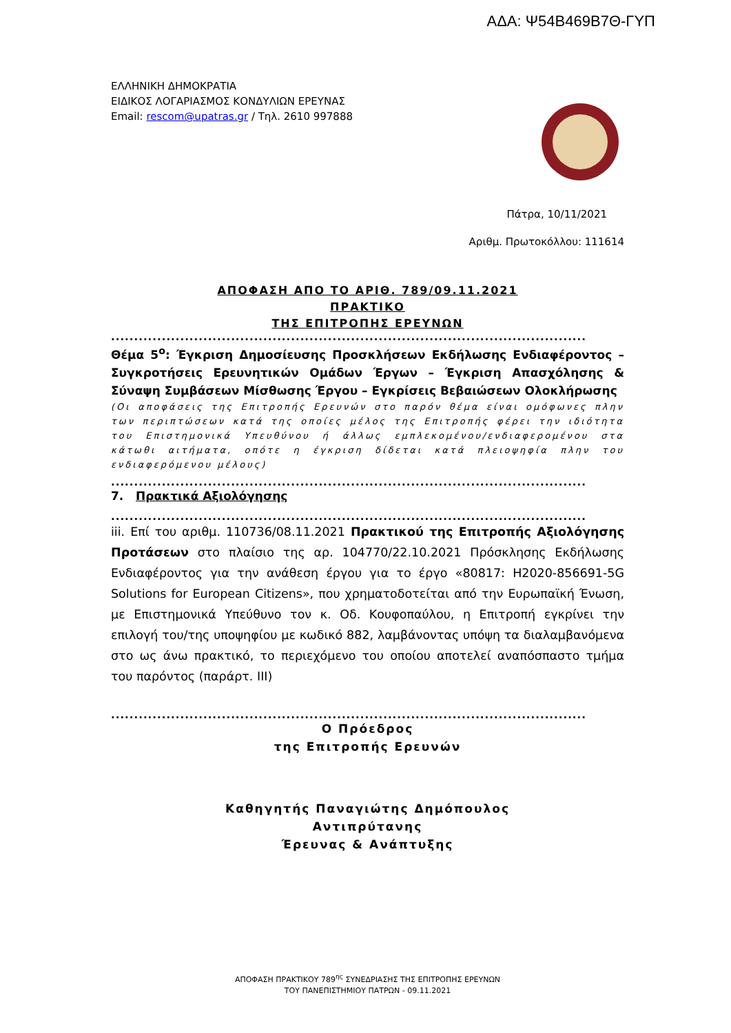ΑΔΑ: Ψ54Β469Β7Θ-ΓΥΠ
ΕΛΛΗΝΙΚΗ ΔΗΜΟΚΡΑΤΙΑ
ΕΙΔΙΚΟΣ ΛΟΓΑΡΙΑΣΜΟΣ ΚΟΝΔΥΛΙΩΝ ΕΡΕΥΝΑΣ
Email: rescom@upatras.gr / Τηλ. 2610 997888
Πάτρα, 10/11/2021
Αριθμ. Πρωτοκόλλου: 111614
ΑΠΟΦΑΣΗ ΑΠΟ ΤΟ ΑΡΙΘ. 789/09.11.2021
ΠΡΑΚΤΙΚΟ
ΤΗΣ ΕΠΙΤΡΟΠΗΣ ΕΡΕΥΝΩΝ
.......................................................................................................
Θέμα 5<sup>ο</sup>: Έγκριση Δημοσίευσης Προσκλήσεων Εκδήλωσης Ενδιαφέροντος – Συγκροτήσεις Ερευνητικών Ομάδων Έργων – Έγκριση Απασχόλησης & Σύναψη Συμβάσεων Μίσθωσης Έργου – Εγκρίσεις Βεβαιώσεων Ολοκλήρωσης
(Οι αποφάσεις της Επιτροπής Ερευνών στο παρόν θέμα είναι ομόφωνες πλην των περιπτώσεων κατά της οποίες μέλος της Επιτροπής φέρει την ιδιότητα του Επιστημονικά Υπευθύνου ή άλλως εμπλεκομένου/ενδιαφερομένου στα κάτωθι αιτήματα, οπότε η έγκριση δίδεται κατά πλειοψηφία πλην του ενδιαφερόμενου μέλους)
.......................................................................................................
7. Πρακτικά Αξιολόγησης
.......................................................................................................
iii. Επί του αριθμ. 110736/08.11.2021 Πρακτικού της Επιτροπής Αξιολόγησης Προτάσεων στο πλαίσιο της αρ. 104770/22.10.2021 Πρόσκλησης Εκδήλωσης Ενδιαφέροντος για την ανάθεση έργου για το έργο «80817: H2020-856691-5G Solutions for European Citizens», που χρηματοδοτείται από την Ευρωπαϊκή Ένωση, με Επιστημονικά Υπεύθυνο τον κ. Οδ. Κουφοπαύλου, η Επιτροπή εγκρίνει την επιλογή του/της υποψηφίου με κωδικό 882, λαμβάνοντας υπόψη τα διαλαμβανόμενα στο ως άνω πρακτικό, το περιεχόμενο του οποίου αποτελεί αναπόσπαστο τμήμα του παρόντος (παράρτ. ΙΙΙ)
.......................................................................................................
Ο Πρόεδρος
της Επιτροπής Ερευνών
Καθηγητής Παναγιώτης Δημόπουλος
Αντιπρύτανης
Έρευνας & Ανάπτυξης
ΑΠΟΦΑΣΗ ΠΡΑΚΤΙΚΟΥ 789<sup>ης</sup> ΣΥΝΕΔΡΙΑΣΗΣ ΤΗΣ ΕΠΙΤΡΟΠΗΣ ΕΡΕΥΝΩΝ
ΤΟΥ ΠΑΝΕΠΙΣΤΗΜΙΟΥ ΠΑΤΡΩΝ - 09.11.2021